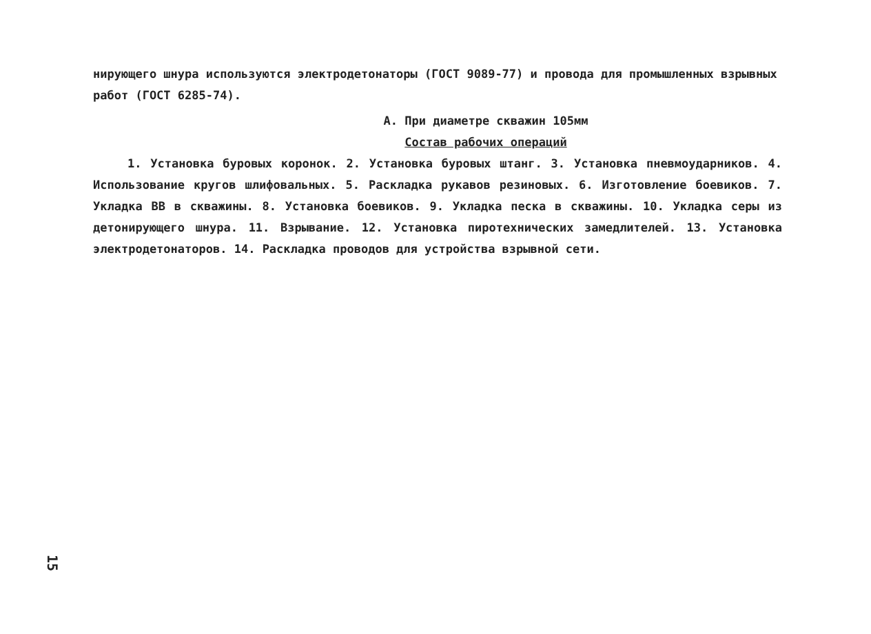нирующего шнура используются электродетонаторы (ГОСТ 9089-77) и провода для промышленных взрывных работ (ГОСТ 6285-74).
А. При диаметре скважин 105мм
Состав рабочих операций
1. Установка буровых коронок. 2. Установка буровых штанг. 3. Установка пневмоударников. 4. Использование кругов шлифовальных. 5. Раскладка рукавов резиновых. 6. Изготовление боевиков. 7. Укладка ВВ в скважины. 8. Установка боевиков. 9. Укладка песка в скважины. 10. Укладка серы из детонирующего шнура. 11. Взрывание. 12. Установка пиротехнических замедлителей. 13. Установка электродетонаторов. 14. Раскладка проводов для устройства взрывной сети.
15